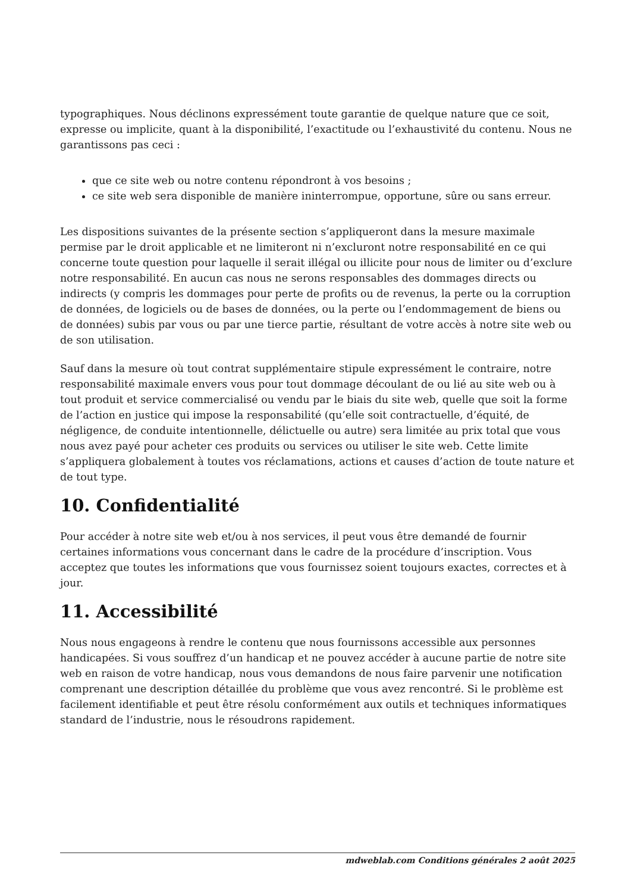typographiques. Nous déclinons expressément toute garantie de quelque nature que ce soit, expresse ou implicite, quant à la disponibilité, l’exactitude ou l’exhaustivité du contenu. Nous ne garantissons pas ceci :
que ce site web ou notre contenu répondront à vos besoins ;
ce site web sera disponible de manière ininterrompue, opportune, sûre ou sans erreur.
Les dispositions suivantes de la présente section s’appliqueront dans la mesure maximale permise par le droit applicable et ne limiteront ni n’excluront notre responsabilité en ce qui concerne toute question pour laquelle il serait illégal ou illicite pour nous de limiter ou d’exclure notre responsabilité. En aucun cas nous ne serons responsables des dommages directs ou indirects (y compris les dommages pour perte de profits ou de revenus, la perte ou la corruption de données, de logiciels ou de bases de données, ou la perte ou l’endommagement de biens ou de données) subis par vous ou par une tierce partie, résultant de votre accès à notre site web ou de son utilisation.
Sauf dans la mesure où tout contrat supplémentaire stipule expressément le contraire, notre responsabilité maximale envers vous pour tout dommage découlant de ou lié au site web ou à tout produit et service commercialisé ou vendu par le biais du site web, quelle que soit la forme de l’action en justice qui impose la responsabilité (qu’elle soit contractuelle, d’équité, de négligence, de conduite intentionnelle, délictuelle ou autre) sera limitée au prix total que vous nous avez payé pour acheter ces produits ou services ou utiliser le site web. Cette limite s’appliquera globalement à toutes vos réclamations, actions et causes d’action de toute nature et de tout type.
10. Confidentialité
Pour accéder à notre site web et/ou à nos services, il peut vous être demandé de fournir certaines informations vous concernant dans le cadre de la procédure d’inscription. Vous acceptez que toutes les informations que vous fournissez soient toujours exactes, correctes et à jour.
11. Accessibilité
Nous nous engageons à rendre le contenu que nous fournissons accessible aux personnes handicapées. Si vous souffrez d’un handicap et ne pouvez accéder à aucune partie de notre site web en raison de votre handicap, nous vous demandons de nous faire parvenir une notification comprenant une description détaillée du problème que vous avez rencontré. Si le problème est facilement identifiable et peut être résolu conformément aux outils et techniques informatiques standard de l’industrie, nous le résoudrons rapidement.
mdweblab.com Conditions générales 2 août 2025